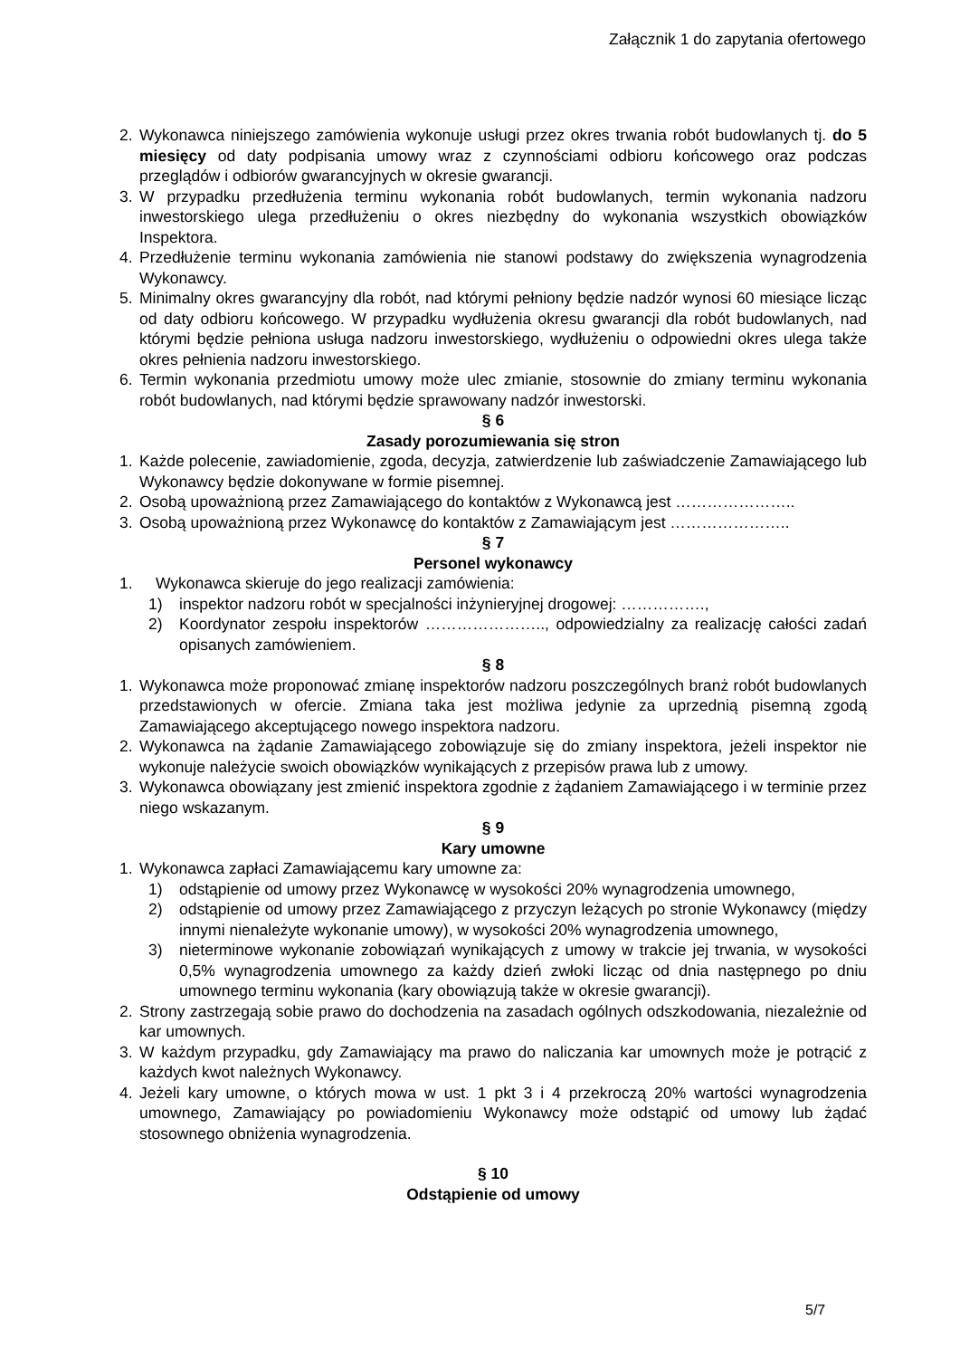Załącznik 1 do zapytania ofertowego
2. Wykonawca niniejszego zamówienia wykonuje usługi przez okres trwania robót budowlanych tj. do 5 miesięcy od daty podpisania umowy wraz z czynnościami odbioru końcowego oraz podczas przeglądów i odbiorów gwarancyjnych w okresie gwarancji.
3. W przypadku przedłużenia terminu wykonania robót budowlanych, termin wykonania nadzoru inwestorskiego ulega przedłużeniu o okres niezbędny do wykonania wszystkich obowiązków Inspektora.
4. Przedłużenie terminu wykonania zamówienia nie stanowi podstawy do zwiększenia wynagrodzenia Wykonawcy.
5. Minimalny okres gwarancyjny dla robót, nad którymi pełniony będzie nadzór wynosi 60 miesiące licząc od daty odbioru końcowego. W przypadku wydłużenia okresu gwarancji dla robót budowlanych, nad którymi będzie pełniona usługa nadzoru inwestorskiego, wydłużeniu o odpowiedni okres ulega także okres pełnienia nadzoru inwestorskiego.
6. Termin wykonania przedmiotu umowy może ulec zmianie, stosownie do zmiany terminu wykonania robót budowlanych, nad którymi będzie sprawowany nadzór inwestorski.
§ 6
Zasady porozumiewania się stron
1. Każde polecenie, zawiadomienie, zgoda, decyzja, zatwierdzenie lub zaświadczenie Zamawiającego lub Wykonawcy będzie dokonywane w formie pisemnej.
2. Osobą upoważnioną przez Zamawiającego do kontaktów z Wykonawcą jest …………………..
3. Osobą upoważnioną przez Wykonawcę do kontaktów z Zamawiającym jest …………………..
§ 7
Personel wykonawcy
1. Wykonawca skieruje do jego realizacji zamówienia:
1) inspektor nadzoru robót w specjalności inżynieryjnej drogowej: …………….,
2) Koordynator zespołu inspektorów ………………….., odpowiedzialny za realizację całości zadań opisanych zamówieniem.
§ 8
1. Wykonawca może proponować zmianę inspektorów nadzoru poszczególnych branż robót budowlanych przedstawionych w ofercie. Zmiana taka jest możliwa jedynie za uprzednią pisemną zgodą Zamawiającego akceptującego nowego inspektora nadzoru.
2. Wykonawca na żądanie Zamawiającego zobowiązuje się do zmiany inspektora, jeżeli inspektor nie wykonuje należycie swoich obowiązków wynikających z przepisów prawa lub z umowy.
3. Wykonawca obowiązany jest zmienić inspektora zgodnie z żądaniem Zamawiającego i w terminie przez niego wskazanym.
§ 9
Kary umowne
1. Wykonawca zapłaci Zamawiającemu kary umowne za:
1) odstąpienie od umowy przez Wykonawcę w wysokości 20% wynagrodzenia umownego,
2) odstąpienie od umowy przez Zamawiającego z przyczyn leżących po stronie Wykonawcy (między innymi nienależyte wykonanie umowy), w wysokości 20% wynagrodzenia umownego,
3) nieterminowe wykonanie zobowiązań wynikających z umowy w trakcie jej trwania, w wysokości 0,5% wynagrodzenia umownego za każdy dzień zwłoki licząc od dnia następnego po dniu umownego terminu wykonania (kary obowiązują także w okresie gwarancji).
2. Strony zastrzegają sobie prawo do dochodzenia na zasadach ogólnych odszkodowania, niezależnie od kar umownych.
3. W każdym przypadku, gdy Zamawiający ma prawo do naliczania kar umownych może je potrącić z każdych kwot należnych Wykonawcy.
4. Jeżeli kary umowne, o których mowa w ust. 1 pkt 3 i 4 przekroczą 20% wartości wynagrodzenia umownego, Zamawiający po powiadomieniu Wykonawcy może odstąpić od umowy lub żądać stosownego obniżenia wynagrodzenia.
§ 10
Odstąpienie od umowy
5/7